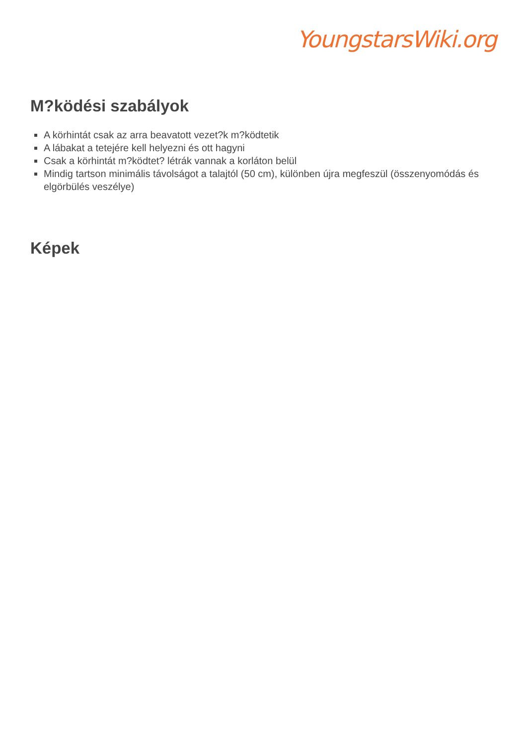YoungstarsWiki.org
M?ködési szabályok
A körhintát csak az arra beavatott vezet?k m?ködtetik
A lábakat a tetejére kell helyezni és ott hagyni
Csak a körhintát m?ködtet? létrák vannak a korláton belül
Mindig tartson minimális távolságot a talajtól (50 cm), különben újra megfeszül (összenyomódás és elgörbülés veszélye)
Képek